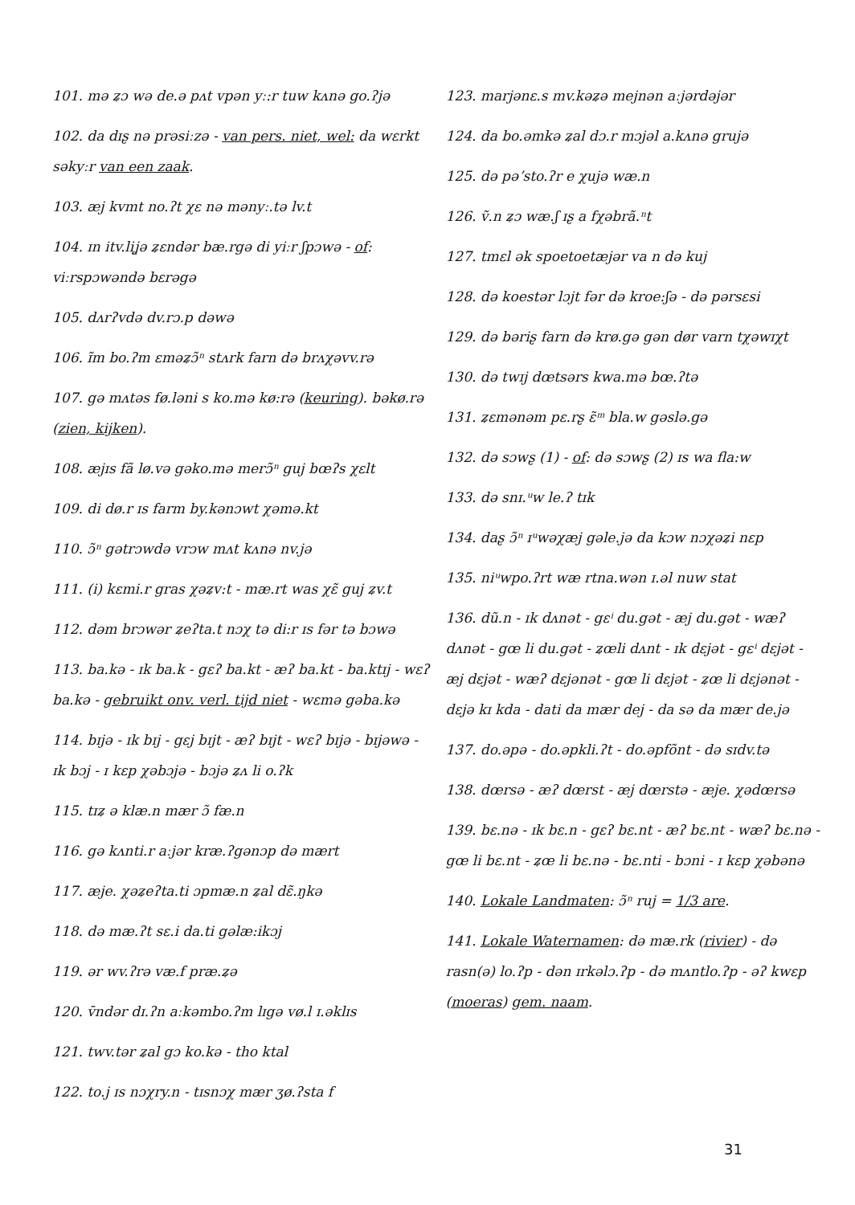101. mə ʑɔ wə de.ə pʌt vpən yː:r tuw kʌnə go.ʔjə
102. da dɪʂ nə prəsiːzə - van pers. niet, wel: da wɛrkt səkyːr van een zaak.
103. æj kvmt no.ʔt χɛ nə mənyː.tə lv.t
104. ɪn itv.liʝə ʑɛndər bæ.rgə di yiːr ʃpɔwə - of: viːrspɔwəndə bɛrəgə
105. dʌrʔvdə dv.rɔ.p dəwə
106. ɪ̃m bo.ʔm ɛməʑɔ̃ⁿ stʌrk farn də brʌχəvv.rə
107. gə mʌtəs fø.ləni s ko.mə kø:rə (keuring). bəkø.rə (zien, kijken).
108. æjɪs fã lø.və gəko.mə merɔ̃ⁿ guj bœʔs χɛlt
109. di dø.r ɪs farm by.kənɔwt χəmə.kt
110. ɔ̃ⁿ gətrɔwdə vrɔw mʌt kʌnə nv.jə
111. (i) kɛmi.r gras χəʑv:t - mæ.rt was χɛ̃ guj ʑv.t
112. dəm brɔwər ʑeʔta.t nɔχ tə di:r ɪs fər tə bɔwə
113. ba.kə - ɪk ba.k - gɛʔ ba.kt - æʔ ba.kt - ba.ktɪj - wɛʔ ba.kə - gebruikt onv. verl. tijd niet - wɛmə gəba.kə
114. bɪjə - ɪk bɪj - gɛj bɪjt - æʔ bɪjt - wɛʔ bɪjə - bɪjəwə - ɪk bɔj - ɪ kɛp χəbɔjə - bɔjə ʑʌ li o.ʔk
115. tɪʑ ə klæ.n mær ɔ̃ fæ.n
116. gə kʌnti.r aːjər kræ.ʔgənɔp də mært
117. æje. χəʑeʔta.ti ɔpmæ.n ʑal dɛ̃.ŋkə
118. də mæ.ʔt sɛ.i da.ti gəlæ:ikɔj
119. ər wv.ʔrə væ.f præ.ʑə
120. v̄ndər dɪ.ʔn aːkəmbo.ʔm lɪgə vø.l ɪ.əklɪs
121. twv.tər ʑal gɔ ko.kə - tho ktal
122. to.j ɪs nɔχry.n - tɪsnɔχ mær ʒø.ʔsta f
123. marjənɛ.s mv.kəʑə mejnən aːjərdəjər
124. da bo.əmkə ʑal dɔ.r mɔjəl a.kʌnə grujə
125. də pəʼsto.ʔr e χujə wæ.n
126. ṽ.n ʑɔ wæ.ʃ ɪʂ a fχəbrã.ⁿt
127. tmɛl ək spoetoetæjər va n də kuj
128. də koestər lɔjt fər də kroe:ʃə - də pərsɛsi
129. də bəriʂ farn də krø.gə gən dør varn tχəwɪχt
130. də twɪj dœtsərs kwa.mə bœ.ʔtə
131. ʑɛmənəm pɛ.rʂ ɛ̃ᵐ bla.w gəslə.gə
132. də sɔwʂ (1) - of: də sɔwʂ (2) ɪs wa fla:w
133. də snɪ.ᵘw le.ʔ tɪk
134. daʂ ɔ̃ⁿ ɪᵘwəχæj gəle.jə da kɔw nɔχəʑi nɛp
135. niᵘwpo.ʔrt wæ rtna.wən ɪ.əl nuw stat
136. dũ.n - ɪk dʌnət - gɛⁱ du.gət - æj du.gət - wæʔ dʌnət - gœ li du.gət - ʑœli dʌnt - ɪk dɛjət - gɛⁱ dɛjət - æj dɛjət - wæʔ dɛjənət - gœ li dɛjət - ʑœ li dɛjənət - dɛjə kɪ kda - dati da mær dej - da sə da mær de.jə
137. do.əpə - do.əpkli.ʔt - do.əpfõnt - də sɪdv.tə
138. dœrsə - æʔ dœrst - æj dœrstə - æje. χədœrsə
139. bɛ.nə - ɪk bɛ.n - gɛʔ bɛ.nt - æʔ bɛ.nt - wæʔ bɛ.nə - gœ li bɛ.nt - ʑœ li bɛ.nə - bɛ.nti - bɔni - ɪ kɛp χəbənə
140. Lokale Landmaten: ɔ̃ⁿ ruj = 1/3 are.
141. Lokale Waternamen: də mæ.rk (rivier) - də rasn(ə) lo.ʔp - dən ɪrkəlɔ.ʔp - də mʌntlo.ʔp - əʔ kwɛp (moeras) gem. naam.
31